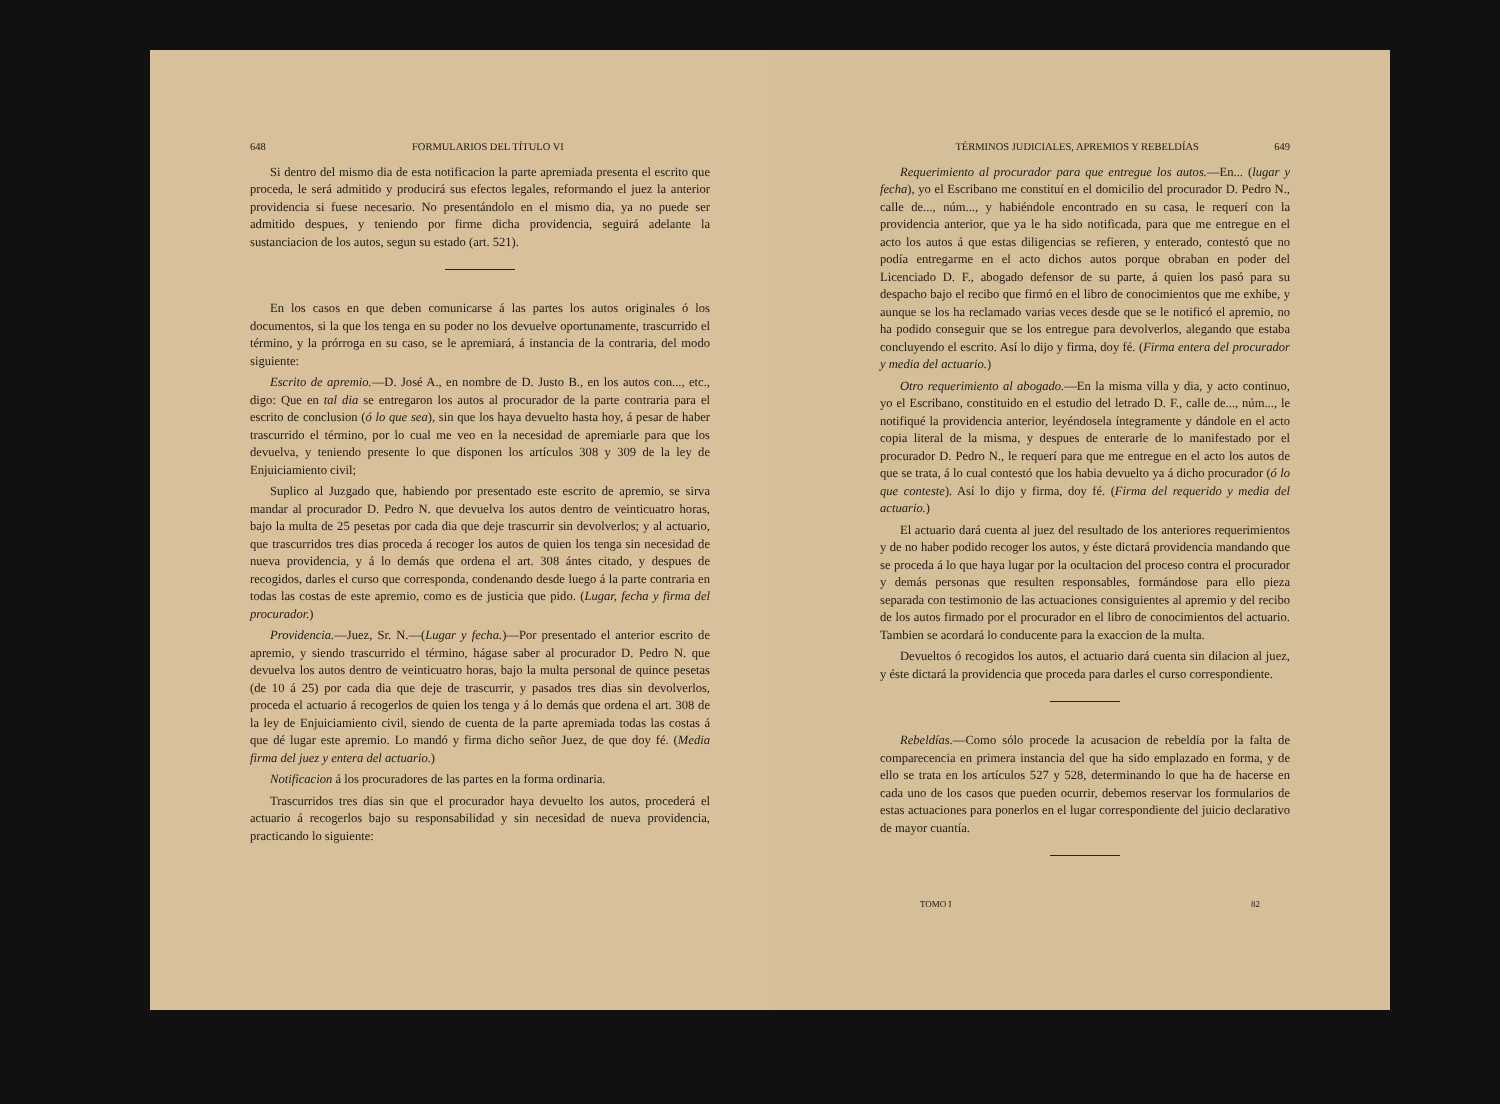648 FORMULARIOS DEL TÍTULO VI
Si dentro del mismo dia de esta notificacion la parte apremiada presenta el escrito que proceda, le será admitido y producirá sus efectos legales, reformando el juez la anterior providencia si fuese necesario. No presentándolo en el mismo dia, ya no puede ser admitido despues, y teniendo por firme dicha providencia, seguirá adelante la sustanciacion de los autos, segun su estado (art. 521).
En los casos en que deben comunicarse á las partes los autos originales ó los documentos, si la que los tenga en su poder no los devuelve oportunamente, trascurrido el término, y la prórroga en su caso, se le apremiará, á instancia de la contraria, del modo siguiente:
Escrito de apremio.—D. José A., en nombre de D. Justo B., en los autos con..., etc., digo: Que en tal dia se entregaron los autos al procurador de la parte contraria para el escrito de conclusion (ó lo que sea), sin que los haya devuelto hasta hoy, á pesar de haber trascurrido el término, por lo cual me veo en la necesidad de apremiarle para que los devuelva, y teniendo presente lo que disponen los artículos 308 y 309 de la ley de Enjuiciamiento civil;
Suplico al Juzgado que, habiendo por presentado este escrito de apremio, se sirva mandar al procurador D. Pedro N. que devuelva los autos dentro de veinticuatro horas, bajo la multa de 25 pesetas por cada dia que deje trascurrir sin devolverlos; y al actuario, que trascurridos tres dias proceda á recoger los autos de quien los tenga sin necesidad de nueva providencia, y á lo demás que ordena el art. 308 ántes citado, y despues de recogidos, darles el curso que corresponda, condenando desde luego á la parte contraria en todas las costas de este apremio, como es de justicia que pido. (Lugar, fecha y firma del procurador.)
Providencia.—Juez, Sr. N.—(Lugar y fecha.)—Por presentado el anterior escrito de apremio, y siendo trascurrido el término, hágase saber al procurador D. Pedro N. que devuelva los autos dentro de veinticuatro horas, bajo la multa personal de quince pesetas (de 10 á 25) por cada dia que deje de trascurrir, y pasados tres dias sin devolverlos, proceda el actuario á recogerlos de quien los tenga y á lo demás que ordena el art. 308 de la ley de Enjuiciamiento civil, siendo de cuenta de la parte apremiada todas las costas á que dé lugar este apremio. Lo mandó y firma dicho señor Juez, de que doy fé. (Media firma del juez y entera del actuario.)
Notificacion á los procuradores de las partes en la forma ordinaria.
Trascurridos tres dias sin que el procurador haya devuelto los autos, procederá el actuario á recogerlos bajo su responsabilidad y sin necesidad de nueva providencia, practicando lo siguiente:
TÉRMINOS JUDICIALES, APREMIOS Y REBELDÍAS 649
Requerimiento al procurador para que entregue los autos.—En... (lugar y fecha), yo el Escribano me constituí en el domicilio del procurador D. Pedro N., calle de..., núm..., y habiéndole encontrado en su casa, le requerí con la providencia anterior, que ya le ha sido notificada, para que me entregue en el acto los autos á que estas diligencias se refieren, y enterado, contestó que no podía entregarme en el acto dichos autos porque obraban en poder del Licenciado D. F., abogado defensor de su parte, á quien los pasó para su despacho bajo el recibo que firmó en el libro de conocimientos que me exhibe, y aunque se los ha reclamado varias veces desde que se le notificó el apremio, no ha podido conseguir que se los entregue para devolverlos, alegando que estaba concluyendo el escrito. Así lo dijo y firma, doy fé. (Firma entera del procurador y media del actuario.)
Otro requerimiento al abogado.—En la misma villa y dia, y acto continuo, yo el Escribano, constituido en el estudio del letrado D. F., calle de..., núm..., le notifiqué la providencia anterior, leyéndosela íntegramente y dándole en el acto copia literal de la misma, y despues de enterarle de lo manifestado por el procurador D. Pedro N., le requerí para que me entregue en el acto los autos de que se trata, á lo cual contestó que los habia devuelto ya á dicho procurador (ó lo que conteste). Así lo dijo y firma, doy fé. (Firma del requerido y media del actuario.)
El actuario dará cuenta al juez del resultado de los anteriores requerimientos y de no haber podido recoger los autos, y éste dictará providencia mandando que se proceda á lo que haya lugar por la ocultacion del proceso contra el procurador y demás personas que resulten responsables, formándose para ello pieza separada con testimonio de las actuaciones consiguientes al apremio y del recibo de los autos firmado por el procurador en el libro de conocimientos del actuario. Tambien se acordará lo conducente para la exaccion de la multa.
Devueltos ó recogidos los autos, el actuario dará cuenta sin dilacion al juez, y éste dictará la providencia que proceda para darles el curso correspondiente.
Rebeldías.—Como sólo procede la acusacion de rebeldía por la falta de comparecencia en primera instancia del que ha sido emplazado en forma, y de ello se trata en los artículos 527 y 528, determinando lo que ha de hacerse en cada uno de los casos que pueden ocurrir, debemos reservar los formularios de estas actuaciones para ponerlos en el lugar correspondiente del juicio declarativo de mayor cuantía.
TOMO I 82